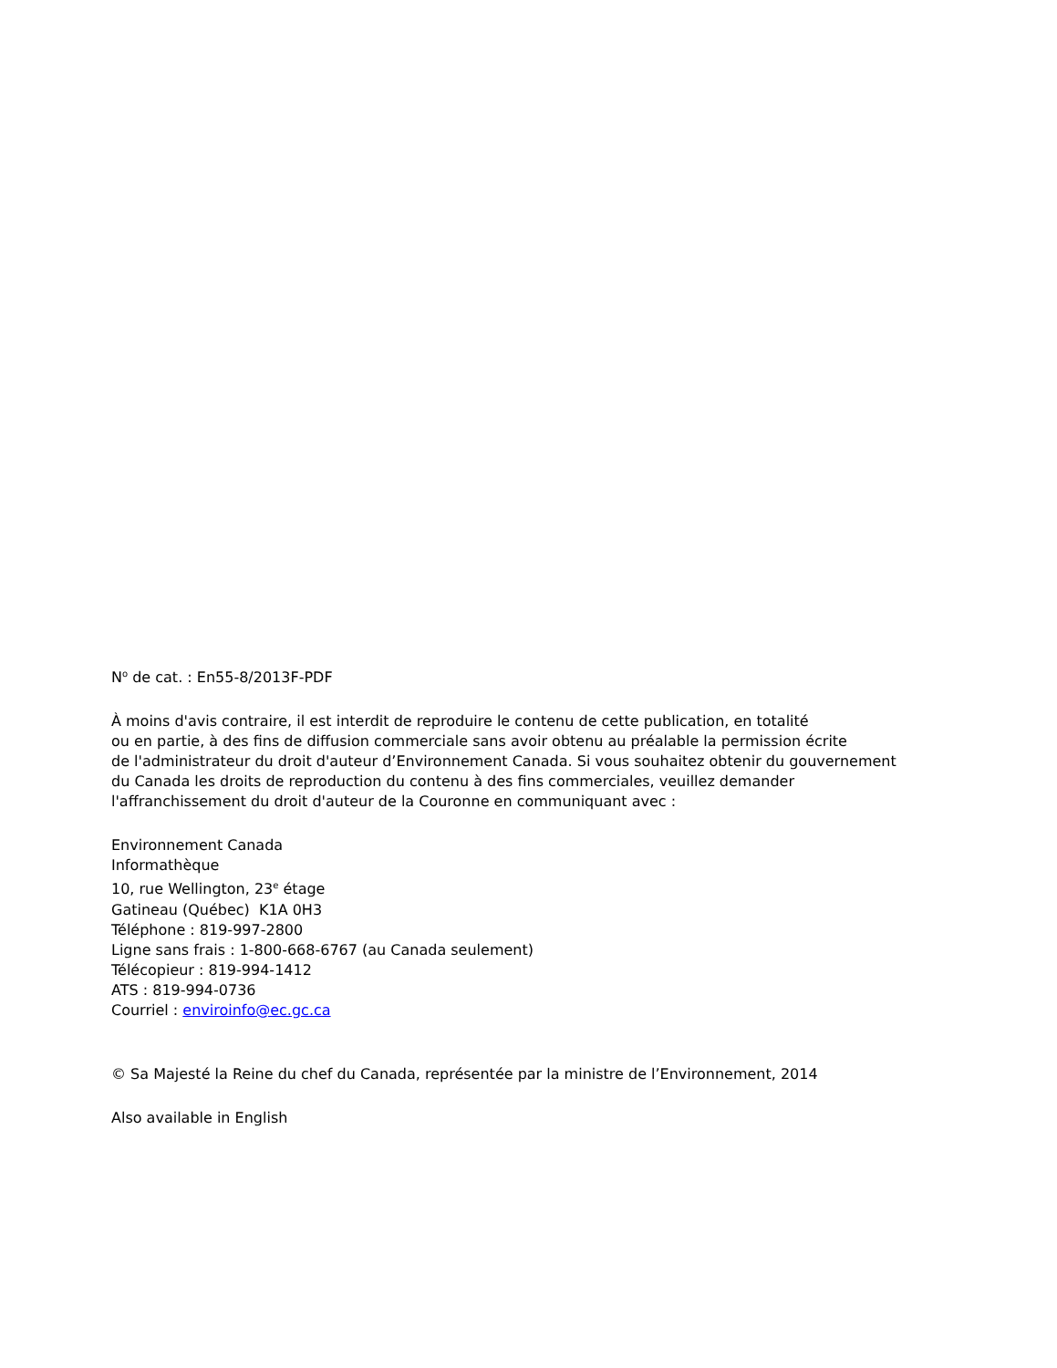N<sup>o</sup> de cat. : En55-8/2013F-PDF
À moins d'avis contraire, il est interdit de reproduire le contenu de cette publication, en totalité
ou en partie, à des fins de diffusion commerciale sans avoir obtenu au préalable la permission écrite
de l'administrateur du droit d'auteur d’Environnement Canada. Si vous souhaitez obtenir du gouvernement
du Canada les droits de reproduction du contenu à des fins commerciales, veuillez demander
l'affranchissement du droit d'auteur de la Couronne en communiquant avec :
Environnement Canada
Informathèque
10, rue Wellington, 23<sup>e</sup> étage
Gatineau (Québec) K1A 0H3
Téléphone : 819-997-2800
Ligne sans frais : 1-800-668-6767 (au Canada seulement)
Télécopieur : 819-994-1412
ATS : 819-994-0736
Courriel : enviroinfo@ec.gc.ca
© Sa Majesté la Reine du chef du Canada, représentée par la ministre de l’Environnement, 2014
Also available in English